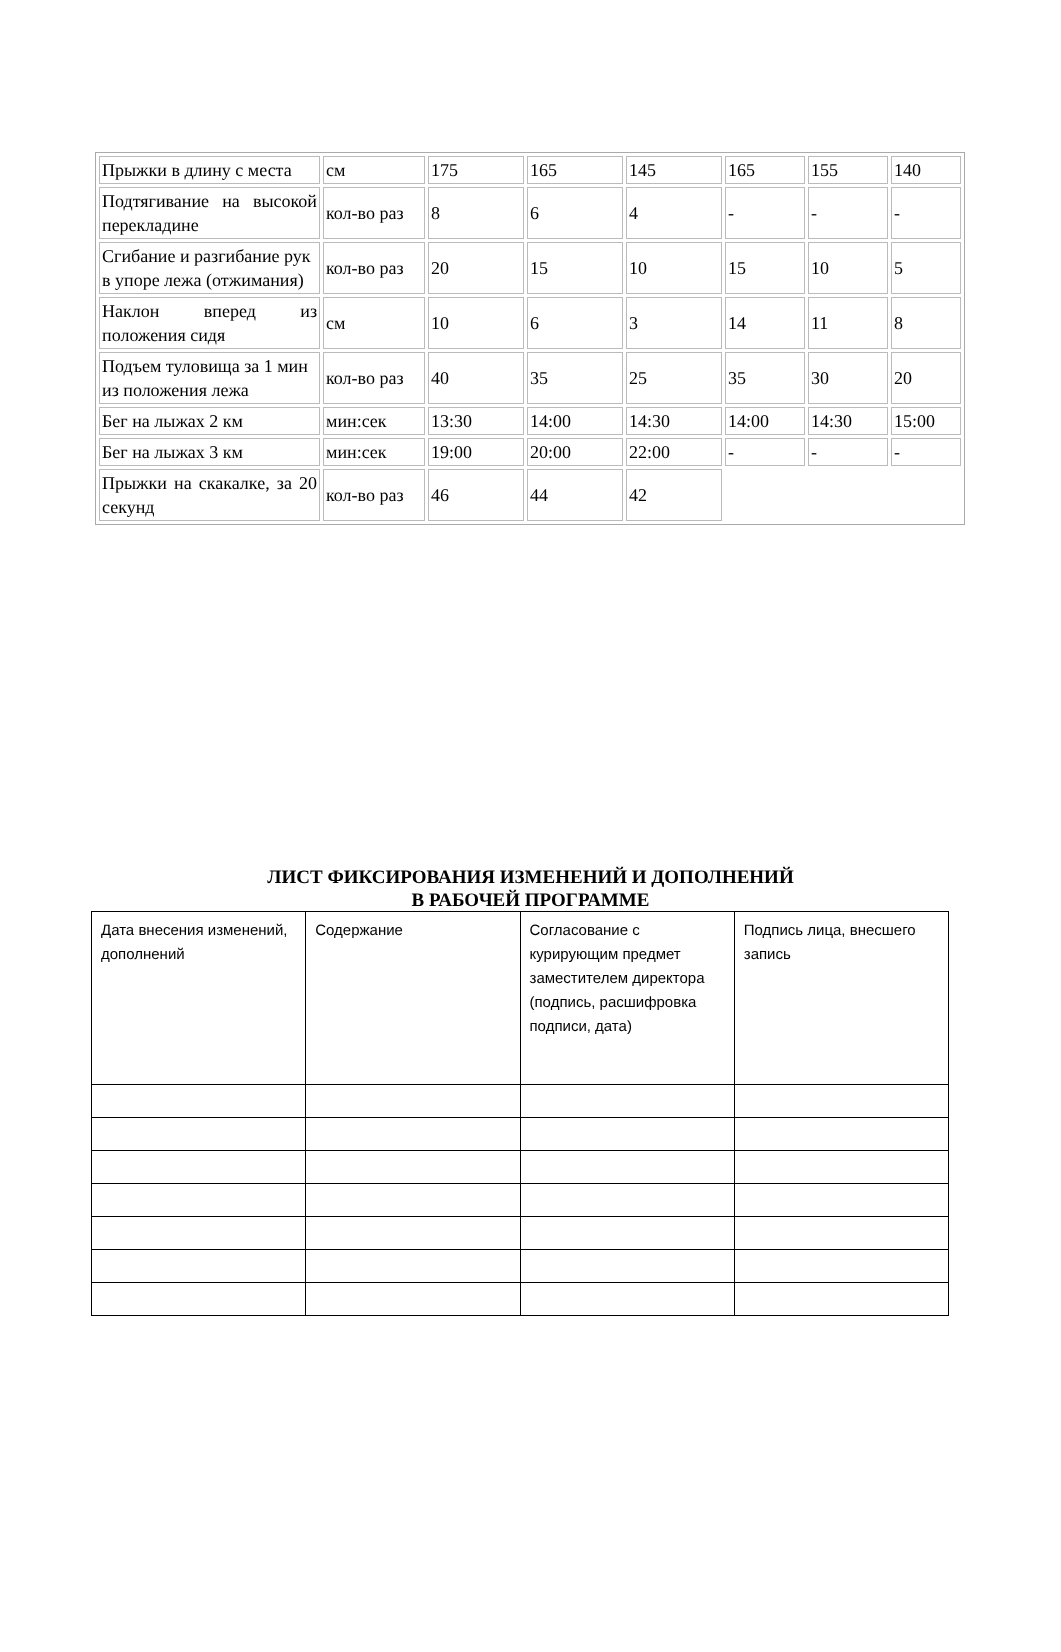| Прыжки в длину с места | см | 175 | 165 | 145 | 165 | 155 | 140 |
| Подтягивание на высокой перекладине | кол-во раз | 8 | 6 | 4 | - | - | - |
| Сгибание и разгибание рук в упоре лежа (отжимания) | кол-во раз | 20 | 15 | 10 | 15 | 10 | 5 |
| Наклон вперед из положения сидя | см | 10 | 6 | 3 | 14 | 11 | 8 |
| Подъем туловища за 1 мин из положения лежа | кол-во раз | 40 | 35 | 25 | 35 | 30 | 20 |
| Бег на лыжах 2 км | мин:сек | 13:30 | 14:00 | 14:30 | 14:00 | 14:30 | 15:00 |
| Бег на лыжах 3 км | мин:сек | 19:00 | 20:00 | 22:00 | - | - | - |
| Прыжки на скакалке, за 20 секунд | кол-во раз | 46 | 44 | 42 | | | |
ЛИСТ ФИКСИРОВАНИЯ ИЗМЕНЕНИЙ И ДОПОЛНЕНИЙ
В РАБОЧЕЙ ПРОГРАММЕ
| Дата внесения изменений, дополнений | Содержание | Согласование с курирующим предмет заместителем директора (подпись, расшифровка подписи, дата) | Подпись лица, внесшего запись |